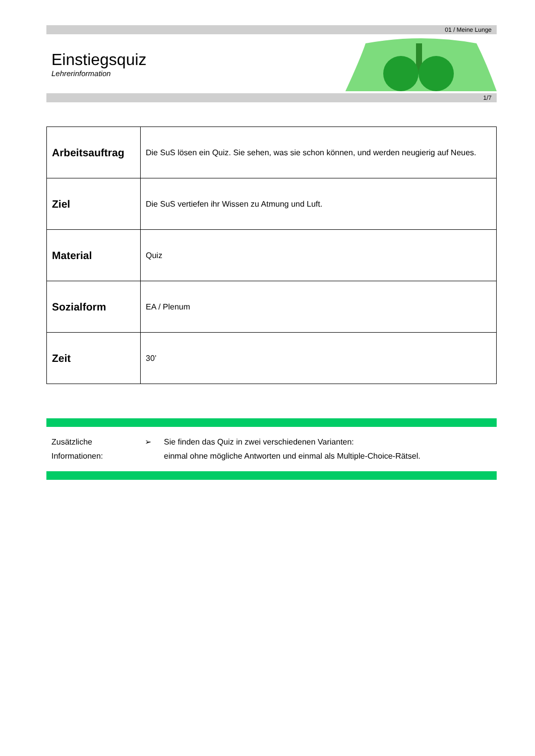01 / Meine Lunge
Einstiegsquiz
Lehrerinformation
1/7
| Arbeitsauftrag | Die SuS lösen ein Quiz. Sie sehen, was sie schon können, und werden neugierig auf Neues. |
| Ziel | Die SuS vertiefen ihr Wissen zu Atmung und Luft. |
| Material | Quiz |
| Sozialform | EA / Plenum |
| Zeit | 30’ |
Zusätzliche
Informationen:
➢ Sie finden das Quiz in zwei verschiedenen Varianten:
einmal ohne mögliche Antworten und einmal als Multiple-Choice-Rätsel.